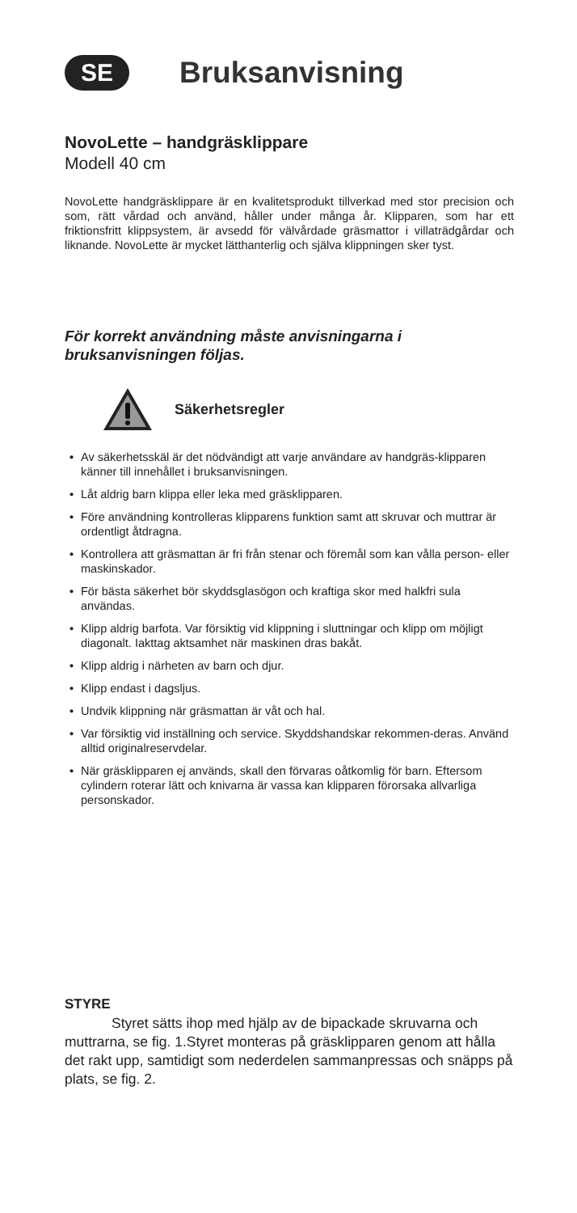SE
Bruksanvisning
NovoLette – handgräsklippare
Modell 40 cm
NovoLette handgräsklippare är en kvalitetsprodukt tillverkad med stor precision och som, rätt vårdad och använd, håller under många år. Klipparen, som har ett friktionsfritt klippsystem, är avsedd för välvårdade gräsmattor i villaträdgårdar och liknande. NovoLette är mycket lätthanterlig och själva klippningen sker tyst.
För korrekt användning måste anvisningarna i bruksanvisningen följas.
Säkerhetsregler
• Av säkerhetsskäl är det nödvändigt att varje användare av handgräs-klipparen känner till innehållet i bruksanvisningen.
• Låt aldrig barn klippa eller leka med gräsklipparen.
• Före användning kontrolleras klipparens funktion samt att skruvar och muttrar är ordentligt åtdragna.
• Kontrollera att gräsmattan är fri från stenar och föremål som kan vålla person- eller maskinskador.
• För bästa säkerhet bör skyddsglasögon och kraftiga skor med halkfri sula användas.
• Klipp aldrig barfota. Var försiktig vid klippning i sluttningar och klipp om möjligt diagonalt. Iakttag aktsamhet när maskinen dras bakåt.
• Klipp aldrig i närheten av barn och djur.
• Klipp endast i dagsljus.
• Undvik klippning när gräsmattan är våt och hal.
• Var försiktig vid inställning och service. Skyddshandskar rekommen-deras. Använd alltid originalreservdelar.
• När gräsklipparen ej används, skall den förvaras oåtkomlig för barn. Eftersom cylindern roterar lätt och knivarna är vassa kan klipparen förorsaka allvarliga personskador.
STYRE
Styret sätts ihop med hjälp av de bipackade skruvarna och muttrarna, se fig. 1.Styret monteras på gräsklipparen genom att hålla det rakt upp, samtidigt som nederdelen sammanpressas och snäpps på plats, se fig. 2.